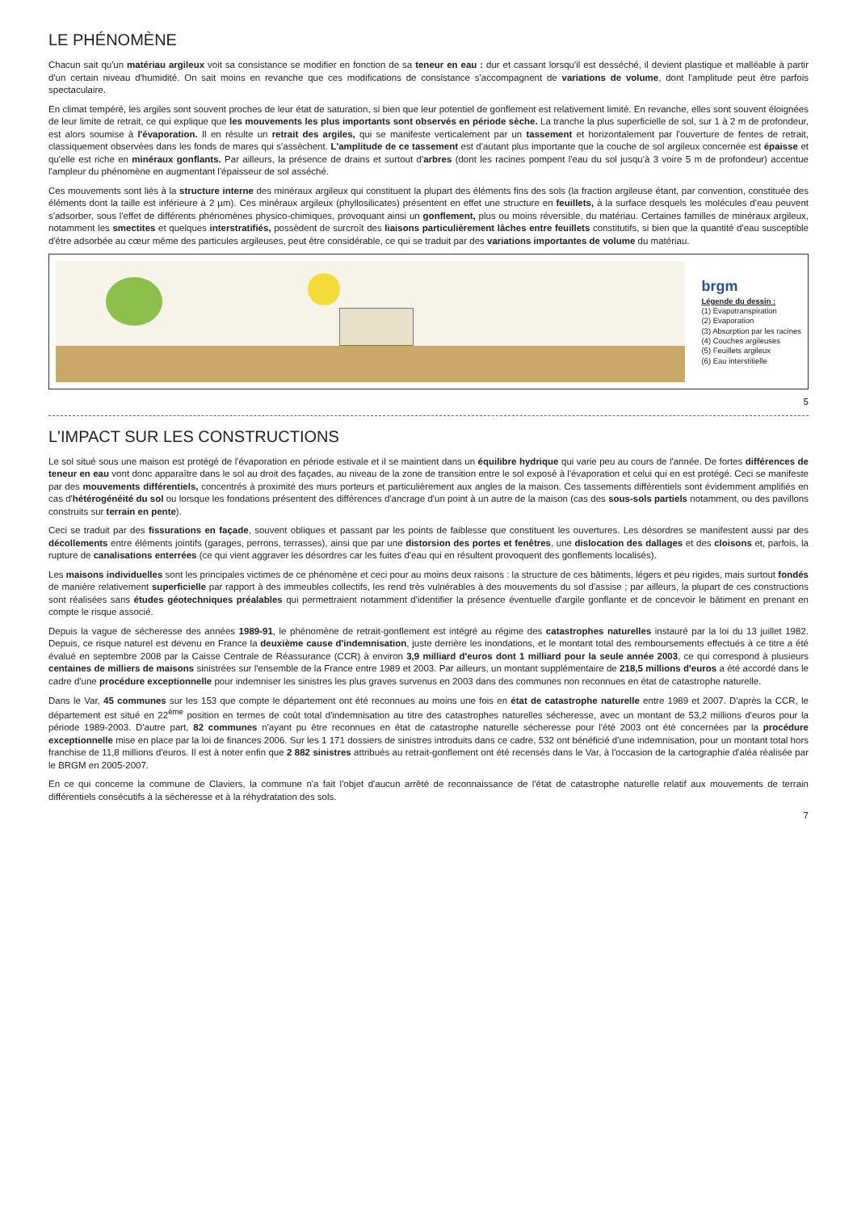LE PHÉNOMÈNE
Chacun sait qu'un matériau argileux voit sa consistance se modifier en fonction de sa teneur en eau : dur et cassant lorsqu'il est desséché, il devient plastique et malléable à partir d'un certain niveau d'humidité. On sait moins en revanche que ces modifications de consistance s'accompagnent de variations de volume, dont l'amplitude peut être parfois spectaculaire.
En climat tempéré, les argiles sont souvent proches de leur état de saturation, si bien que leur potentiel de gonflement est relativement limité. En revanche, elles sont souvent éloignées de leur limite de retrait, ce qui explique que les mouvements les plus importants sont observés en période sèche. La tranche la plus superficielle de sol, sur 1 à 2 m de profondeur, est alors soumise à l'évaporation. Il en résulte un retrait des argiles, qui se manifeste verticalement par un tassement et horizontalement par l'ouverture de fentes de retrait, classiquement observées dans les fonds de mares qui s'assèchent. L'amplitude de ce tassement est d'autant plus importante que la couche de sol argileux concernée est épaisse et qu'elle est riche en minéraux gonflants. Par ailleurs, la présence de drains et surtout d'arbres (dont les racines pompent l'eau du sol jusqu'à 3 voire 5 m de profondeur) accentue l'ampleur du phénomène en augmentant l'épaisseur de sol asséché.
Ces mouvements sont liés à la structure interne des minéraux argileux qui constituent la plupart des éléments fins des sols (la fraction argileuse étant, par convention, constituée des éléments dont la taille est inférieure à 2 µm). Ces minéraux argileux (phyllosilicates) présentent en effet une structure en feuillets, à la surface desquels les molécules d'eau peuvent s'adsorber, sous l'effet de différents phénomènes physico-chimiques, provoquant ainsi un gonflement, plus ou moins réversible, du matériau. Certaines familles de minéraux argileux, notamment les smectites et quelques interstratifiés, possèdent de surcroît des liaisons particulièrement lâches entre feuillets constitutifs, si bien que la quantité d'eau susceptible d'être adsorbée au cœur même des particules argileuses, peut être considérable, ce qui se traduit par des variations importantes de volume du matériau.
brgm
Légende du dessin :
(1) Evapotranspiration
(2) Evaporation
(3) Absorption par les racines
(4) Couches argileuses
(5) Feuillets argileux
(6) Eau interstitielle
5
L'IMPACT SUR LES CONSTRUCTIONS
Le sol situé sous une maison est protégé de l'évaporation en période estivale et il se maintient dans un équilibre hydrique qui varie peu au cours de l'année. De fortes différences de teneur en eau vont donc apparaître dans le sol au droit des façades, au niveau de la zone de transition entre le sol exposé à l'évaporation et celui qui en est protégé. Ceci se manifeste par des mouvements différentiels, concentrés à proximité des murs porteurs et particulièrement aux angles de la maison. Ces tassements différentiels sont évidemment amplifiés en cas d'hétérogénéité du sol ou lorsque les fondations présentent des différences d'ancrage d'un point à un autre de la maison (cas des sous-sols partiels notamment, ou des pavillons construits sur terrain en pente).
Ceci se traduit par des fissurations en façade, souvent obliques et passant par les points de faiblesse que constituent les ouvertures. Les désordres se manifestent aussi par des décollements entre éléments jointifs (garages, perrons, terrasses), ainsi que par une distorsion des portes et fenêtres, une dislocation des dallages et des cloisons et, parfois, la rupture de canalisations enterrées (ce qui vient aggraver les désordres car les fuites d'eau qui en résultent provoquent des gonflements localisés).
Les maisons individuelles sont les principales victimes de ce phénomène et ceci pour au moins deux raisons : la structure de ces bâtiments, légers et peu rigides, mais surtout fondés de manière relativement superficielle par rapport à des immeubles collectifs, les rend très vulnérables à des mouvements du sol d'assise ; par ailleurs, la plupart de ces constructions sont réalisées sans études géotechniques préalables qui permettraient notamment d'identifier la présence éventuelle d'argile gonflante et de concevoir le bâtiment en prenant en compte le risque associé.
Depuis la vague de sécheresse des années 1989-91, le phénomène de retrait-gonflement est intégré au régime des catastrophes naturelles instauré par la loi du 13 juillet 1982. Depuis, ce risque naturel est devenu en France la deuxième cause d'indemnisation, juste derrière les inondations, et le montant total des remboursements effectués à ce titre a été évalué en septembre 2008 par la Caisse Centrale de Réassurance (CCR) à environ 3,9 milliard d'euros dont 1 milliard pour la seule année 2003, ce qui correspond à plusieurs centaines de milliers de maisons sinistrées sur l'ensemble de la France entre 1989 et 2003. Par ailleurs, un montant supplémentaire de 218,5 millions d'euros a été accordé dans le cadre d'une procédure exceptionnelle pour indemniser les sinistres les plus graves survenus en 2003 dans des communes non reconnues en état de catastrophe naturelle.
Dans le Var, 45 communes sur les 153 que compte le département ont été reconnues au moins une fois en état de catastrophe naturelle entre 1989 et 2007. D'après la CCR, le département est situé en 22<sup>ème</sup> position en termes de coût total d'indemnisation au titre des catastrophes naturelles sécheresse, avec un montant de 53,2 millions d'euros pour la période 1989-2003. D'autre part, 82 communes n'ayant pu être reconnues en état de catastrophe naturelle sécheresse pour l'été 2003 ont été concernées par la procédure exceptionnelle mise en place par la loi de finances 2006. Sur les 1 171 dossiers de sinistres introduits dans ce cadre, 532 ont bénéficié d'une indemnisation, pour un montant total hors franchise de 11,8 millions d'euros. Il est à noter enfin que 2 882 sinistres attribués au retrait-gonflement ont été recensés dans le Var, à l'occasion de la cartographie d'aléa réalisée par le BRGM en 2005-2007.
En ce qui concerne la commune de Claviers, la commune n'a fait l'objet d'aucun arrêté de reconnaissance de l'état de catastrophe naturelle relatif aux mouvements de terrain différentiels consécutifs à la sécheresse et à la réhydratation des sols.
7